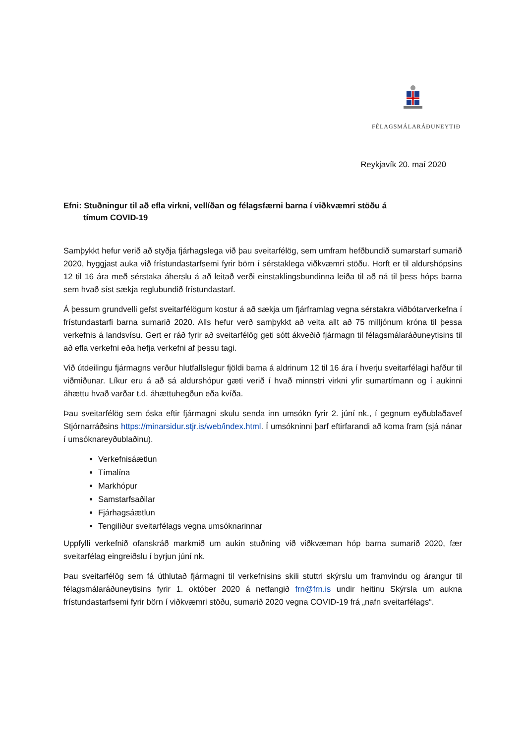FÉLAGSMÁLARÁÐUNEYTIÐ
Reykjavík 20. maí 2020
Efni: Stuðningur til að efla virkni, vellíðan og félagsfærni barna í viðkvæmri stöðu á
tímum COVID-19
Samþykkt hefur verið að styðja fjárhagslega við þau sveitarfélög, sem umfram hefðbundið sumarstarf sumarið 2020, hyggjast auka við frístundastarfsemi fyrir börn í sérstaklega viðkvæmri stöðu. Horft er til aldurshópsins 12 til 16 ára með sérstaka áherslu á að leitað verði einstaklingsbundinna leiða til að ná til þess hóps barna sem hvað síst sækja reglubundið frístundastarf.
Á þessum grundvelli gefst sveitarfélögum kostur á að sækja um fjárframlag vegna sérstakra viðbótarverkefna í frístundastarfi barna sumarið 2020. Alls hefur verð samþykkt að veita allt að 75 milljónum króna til þessa verkefnis á landsvísu. Gert er ráð fyrir að sveitarfélög geti sótt ákveðið fjármagn til félagsmálaráðuneytisins til að efla verkefni eða hefja verkefni af þessu tagi.
Við útdeilingu fjármagns verður hlutfallslegur fjöldi barna á aldrinum 12 til 16 ára í hverju sveitarfélagi hafður til viðmiðunar. Líkur eru á að sá aldurshópur gæti verið í hvað minnstri virkni yfir sumartímann og í aukinni áhættu hvað varðar t.d. áhættuhegðun eða kvíða.
Þau sveitarfélög sem óska eftir fjármagni skulu senda inn umsókn fyrir 2. júní nk., í gegnum eyðublaðavef Stjórnarráðsins https://minarsidur.stjr.is/web/index.html. Í umsókninni þarf eftirfarandi að koma fram (sjá nánar í umsóknareyðublaðinu).
Verkefnisáætlun
Tímalína
Markhópur
Samstarfsaðilar
Fjárhagsáætlun
Tengiliður sveitarfélags vegna umsóknarinnar
Uppfylli verkefnið ofanskráð markmið um aukin stuðning við viðkvæman hóp barna sumarið 2020, fær sveitarfélag eingreiðslu í byrjun júní nk.
Þau sveitarfélög sem fá úthlutað fjármagni til verkefnisins skili stuttri skýrslu um framvindu og árangur til félagsmálaráðuneytisins fyrir 1. október 2020 á netfangið frn@frn.is undir heitinu Skýrsla um aukna frístundastarfsemi fyrir börn í viðkvæmri stöðu, sumarið 2020 vegna COVID-19 frá „nafn sveitarfélags“.